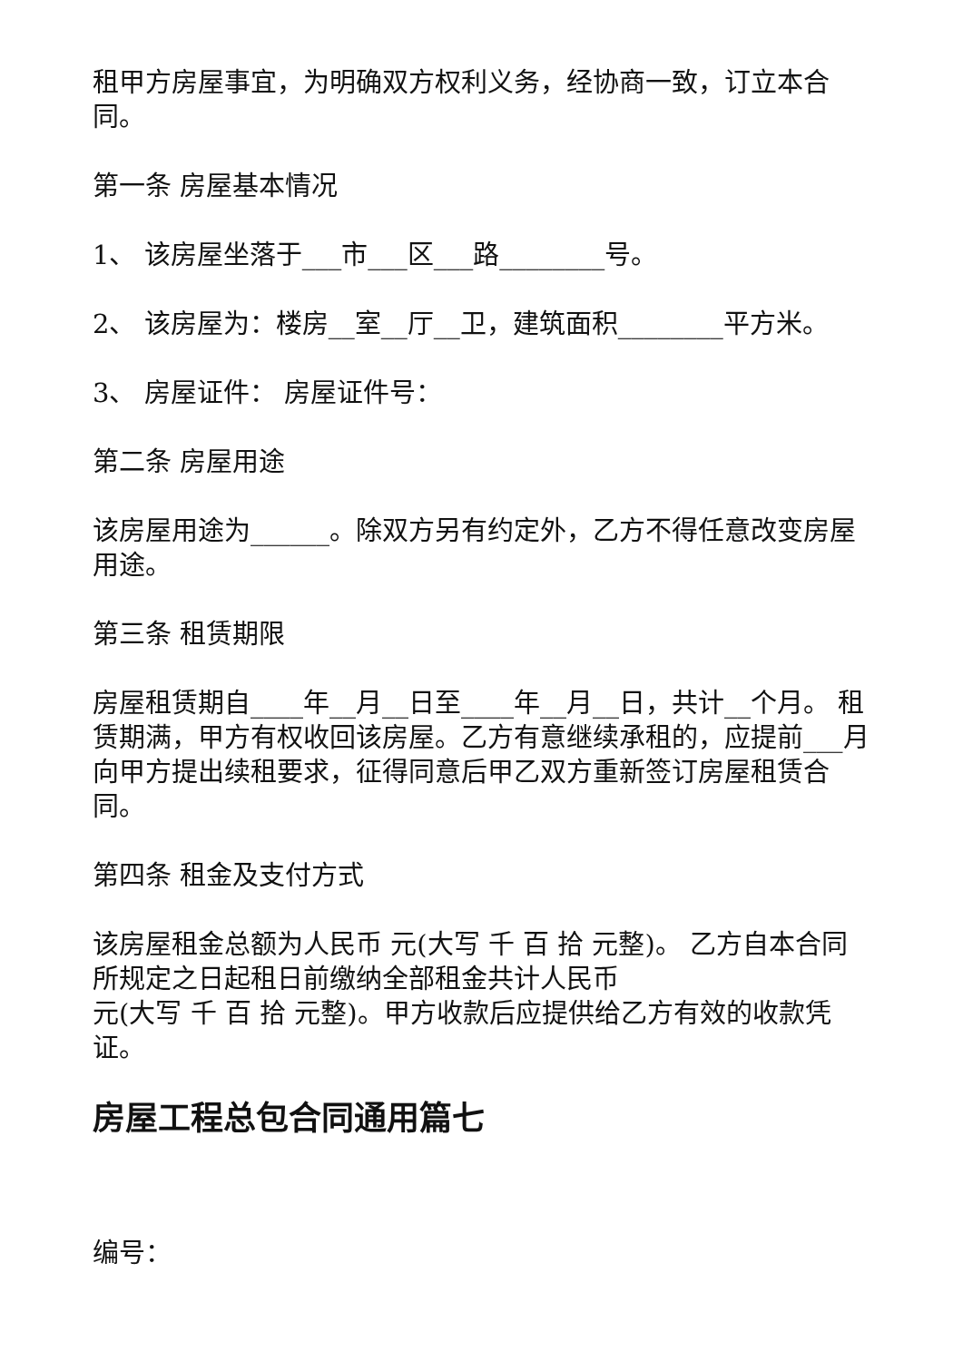租甲方房屋事宜，为明确双方权利义务，经协商一致，订立本合同。
第一条 房屋基本情况
1、 该房屋坐落于___市___区___路________号。
2、 该房屋为：楼房__室__厅__卫，建筑面积________平方米。
3、 房屋证件： 房屋证件号：
第二条 房屋用途
该房屋用途为______。除双方另有约定外，乙方不得任意改变房屋用途。
第三条 租赁期限
房屋租赁期自____年__月__日至____年__月__日，共计__个月。 租赁期满，甲方有权收回该房屋。乙方有意继续承租的，应提前___月向甲方提出续租要求，征得同意后甲乙双方重新签订房屋租赁合同。
第四条 租金及支付方式
该房屋租金总额为人民币 元(大写 千 百 拾 元整)。 乙方自本合同所规定之日起租日前缴纳全部租金共计人民币
元(大写 千 百 拾 元整)。甲方收款后应提供给乙方有效的收款凭证。
房屋工程总包合同通用篇七
编号：